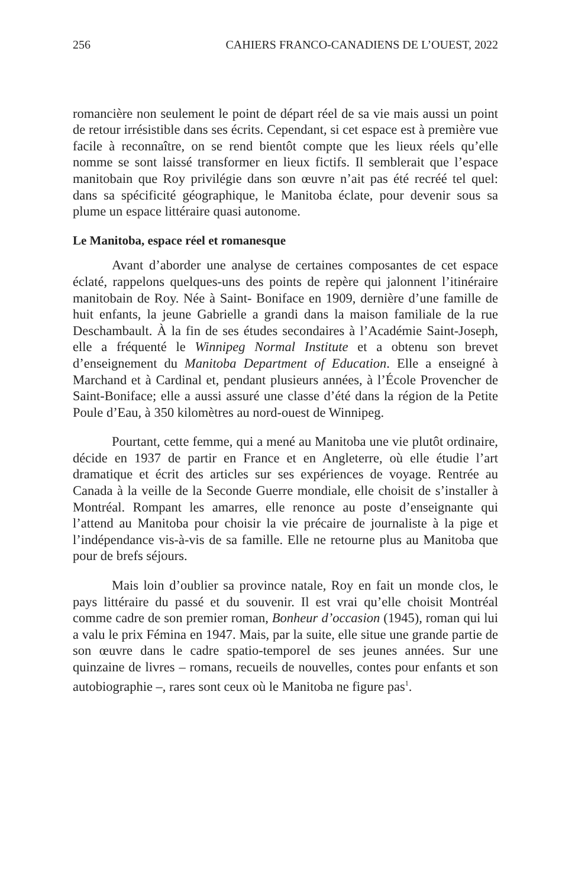256 CAHIERS FRANCO-CANADIENS DE L’OUEST, 2022
romancière non seulement le point de départ réel de sa vie mais aussi un point de retour irrésistible dans ses écrits. Cependant, si cet espace est à première vue facile à reconnaître, on se rend bientôt compte que les lieux réels qu’elle nomme se sont laissé transformer en lieux fictifs. Il semblerait que l’espace manitobain que Roy privilégie dans son œuvre n’ait pas été recréé tel quel: dans sa spécificité géographique, le Manitoba éclate, pour devenir sous sa plume un espace littéraire quasi autonome.
Le Manitoba, espace réel et romanesque
Avant d’aborder une analyse de certaines composantes de cet espace éclaté, rappelons quelques-uns des points de repère qui jalonnent l’itinéraire manitobain de Roy. Née à Saint- Boniface en 1909, dernière d’une famille de huit enfants, la jeune Gabrielle a grandi dans la maison familiale de la rue Deschambault. À la fin de ses études secondaires à l’Académie Saint-Joseph, elle a fréquenté le Winnipeg Normal Institute et a obtenu son brevet d’enseignement du Manitoba Department of Education. Elle a enseigné à Marchand et à Cardinal et, pendant plusieurs années, à l’École Provencher de Saint-Boniface; elle a aussi assuré une classe d’été dans la région de la Petite Poule d’Eau, à 350 kilomètres au nord-ouest de Winnipeg.
Pourtant, cette femme, qui a mené au Manitoba une vie plutôt ordinaire, décide en 1937 de partir en France et en Angleterre, où elle étudie l’art dramatique et écrit des articles sur ses expériences de voyage. Rentrée au Canada à la veille de la Seconde Guerre mondiale, elle choisit de s’installer à Montréal. Rompant les amarres, elle renonce au poste d’enseignante qui l’attend au Manitoba pour choisir la vie précaire de journaliste à la pige et l’indépendance vis-à-vis de sa famille. Elle ne retourne plus au Manitoba que pour de brefs séjours.
Mais loin d’oublier sa province natale, Roy en fait un monde clos, le pays littéraire du passé et du souvenir. Il est vrai qu’elle choisit Montréal comme cadre de son premier roman, Bonheur d’occasion (1945), roman qui lui a valu le prix Fémina en 1947. Mais, par la suite, elle situe une grande partie de son œuvre dans le cadre spatio-temporel de ses jeunes années. Sur une quinzaine de livres – romans, recueils de nouvelles, contes pour enfants et son autobiographie –, rares sont ceux où le Manitoba ne figure pas<sup>1</sup>.